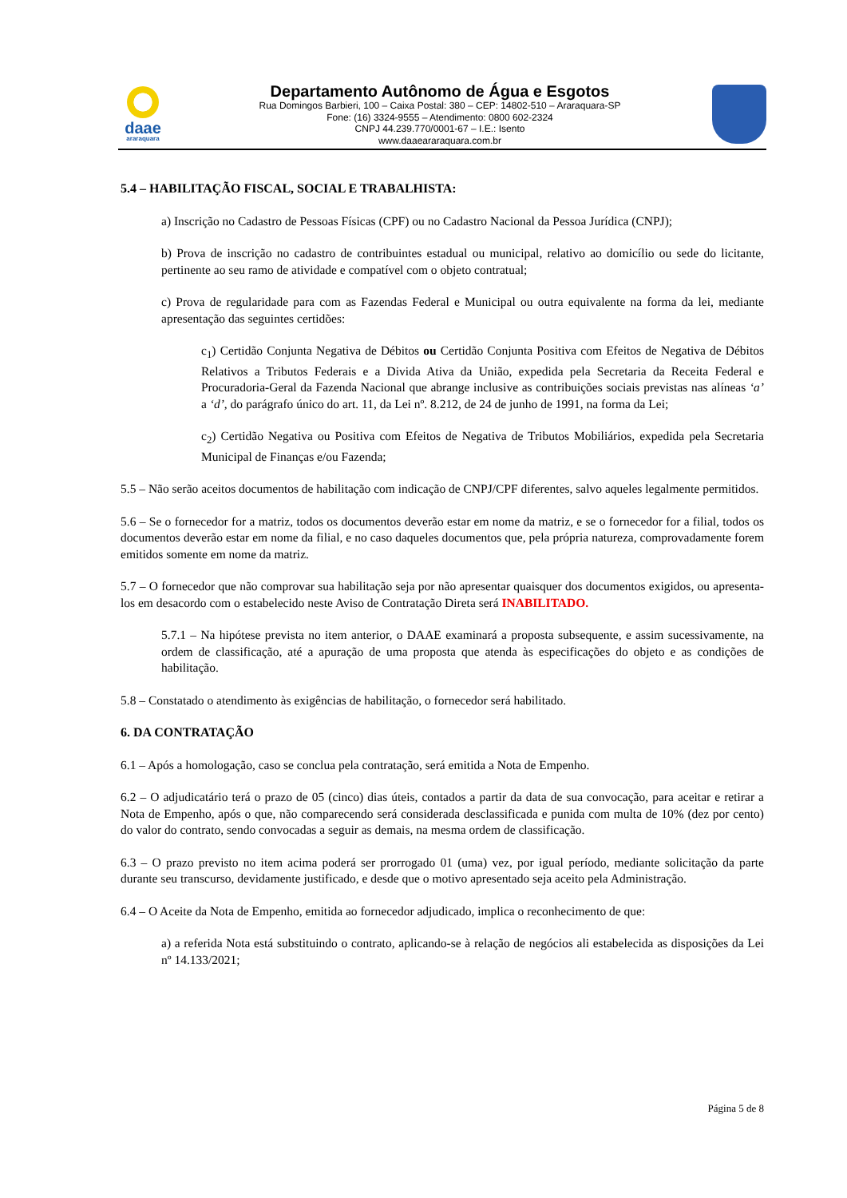daae
araraquara
Departamento Autônomo de Água e Esgotos
Rua Domingos Barbieri, 100 – Caixa Postal: 380 – CEP: 14802-510 – Araraquara-SP
Fone: (16) 3324-9555 – Atendimento: 0800 602-2324
CNPJ 44.239.770/0001-67 – I.E.: Isento
www.daaeararaquara.com.br
5.4 – HABILITAÇÃO FISCAL, SOCIAL E TRABALHISTA:
a) Inscrição no Cadastro de Pessoas Físicas (CPF) ou no Cadastro Nacional da Pessoa Jurídica (CNPJ);
b) Prova de inscrição no cadastro de contribuintes estadual ou municipal, relativo ao domicílio ou sede do licitante, pertinente ao seu ramo de atividade e compatível com o objeto contratual;
c) Prova de regularidade para com as Fazendas Federal e Municipal ou outra equivalente na forma da lei, mediante apresentação das seguintes certidões:
c<sub>1</sub>) Certidão Conjunta Negativa de Débitos ou Certidão Conjunta Positiva com Efeitos de Negativa de Débitos Relativos a Tributos Federais e a Divida Ativa da União, expedida pela Secretaria da Receita Federal e Procuradoria-Geral da Fazenda Nacional que abrange inclusive as contribuições sociais previstas nas alíneas ‘a’ a ‘d’, do parágrafo único do art. 11, da Lei nº. 8.212, de 24 de junho de 1991, na forma da Lei;
c<sub>2</sub>) Certidão Negativa ou Positiva com Efeitos de Negativa de Tributos Mobiliários, expedida pela Secretaria Municipal de Finanças e/ou Fazenda;
5.5 – Não serão aceitos documentos de habilitação com indicação de CNPJ/CPF diferentes, salvo aqueles legalmente permitidos.
5.6 – Se o fornecedor for a matriz, todos os documentos deverão estar em nome da matriz, e se o fornecedor for a filial, todos os documentos deverão estar em nome da filial, e no caso daqueles documentos que, pela própria natureza, comprovadamente forem emitidos somente em nome da matriz.
5.7 – O fornecedor que não comprovar sua habilitação seja por não apresentar quaisquer dos documentos exigidos, ou apresenta-los em desacordo com o estabelecido neste Aviso de Contratação Direta será INABILITADO.
5.7.1 – Na hipótese prevista no item anterior, o DAAE examinará a proposta subsequente, e assim sucessivamente, na ordem de classificação, até a apuração de uma proposta que atenda às especificações do objeto e as condições de habilitação.
5.8 – Constatado o atendimento às exigências de habilitação, o fornecedor será habilitado.
6. DA CONTRATAÇÃO
6.1 – Após a homologação, caso se conclua pela contratação, será emitida a Nota de Empenho.
6.2 – O adjudicatário terá o prazo de 05 (cinco) dias úteis, contados a partir da data de sua convocação, para aceitar e retirar a Nota de Empenho, após o que, não comparecendo será considerada desclassificada e punida com multa de 10% (dez por cento) do valor do contrato, sendo convocadas a seguir as demais, na mesma ordem de classificação.
6.3 – O prazo previsto no item acima poderá ser prorrogado 01 (uma) vez, por igual período, mediante solicitação da parte durante seu transcurso, devidamente justificado, e desde que o motivo apresentado seja aceito pela Administração.
6.4 – O Aceite da Nota de Empenho, emitida ao fornecedor adjudicado, implica o reconhecimento de que:
a) a referida Nota está substituindo o contrato, aplicando-se à relação de negócios ali estabelecida as disposições da Lei nº 14.133/2021;
Página 5 de 8